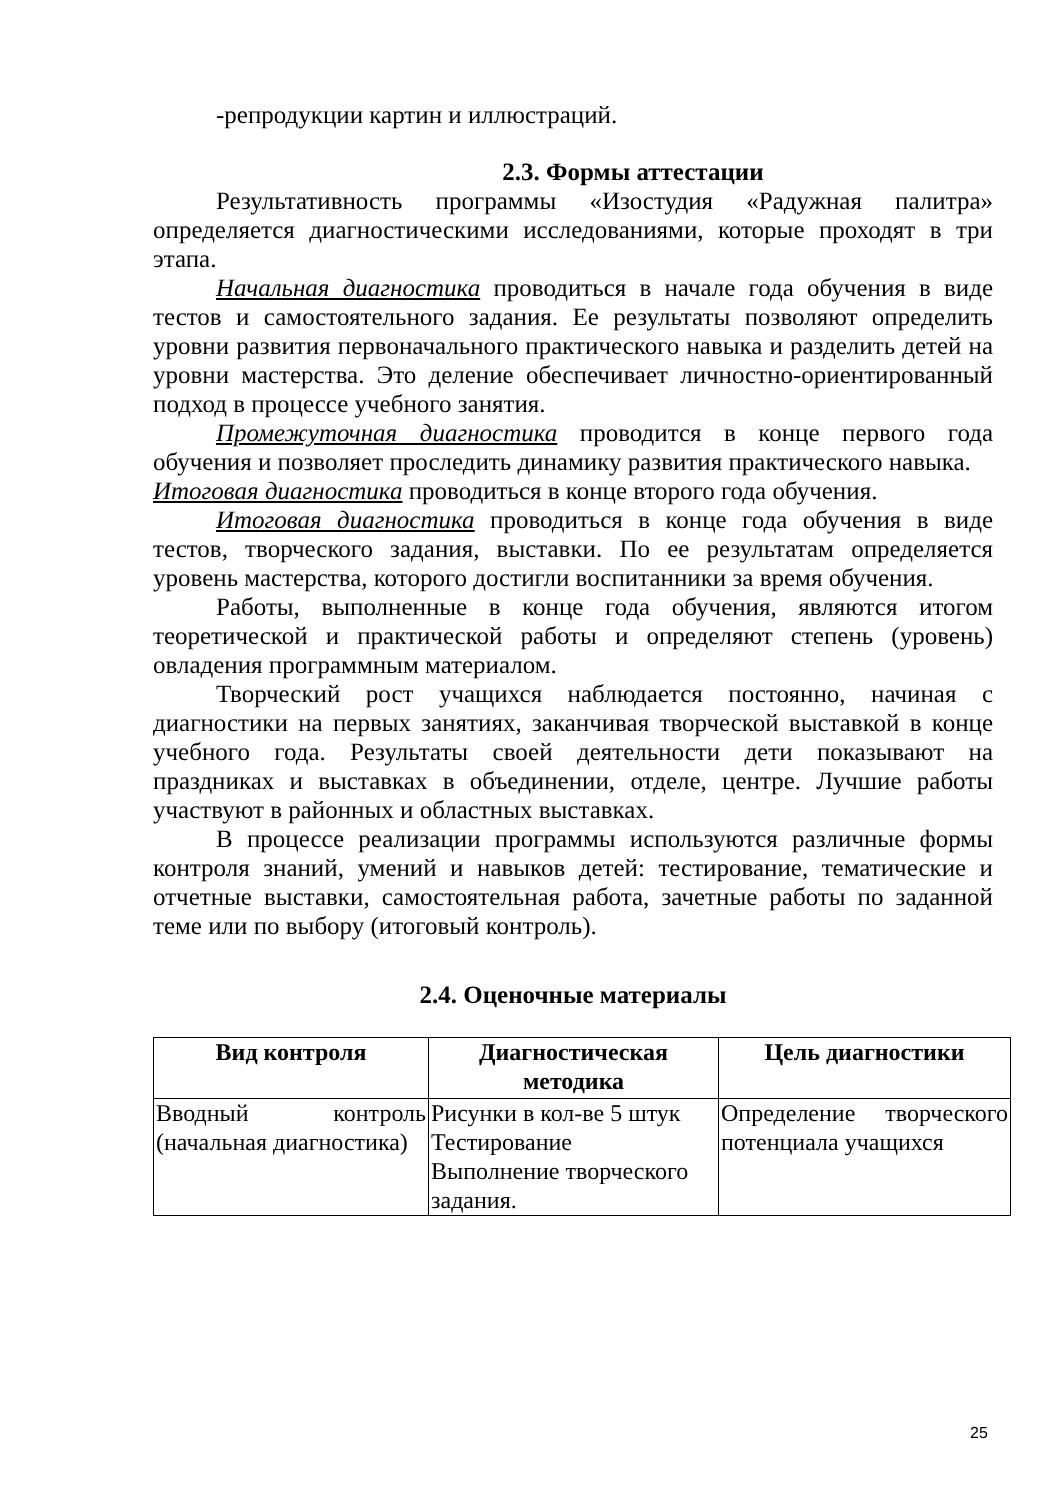-репродукции картин и иллюстраций.
2.3. Формы аттестации
Результативность программы «Изостудия «Радужная палитра» определяется диагностическими исследованиями, которые проходят в три этапа.
Начальная диагностика проводиться в начале года обучения в виде тестов и самостоятельного задания. Ее результаты позволяют определить уровни развития первоначального практического навыка и разделить детей на уровни мастерства. Это деление обеспечивает личностно-ориентированный подход в процессе учебного занятия.
Промежуточная диагностика проводится в конце первого года обучения и позволяет проследить динамику развития практического навыка.
Итоговая диагностика проводиться в конце второго года обучения.
Итоговая диагностика проводиться в конце года обучения в виде тестов, творческого задания, выставки. По ее результатам определяется уровень мастерства, которого достигли воспитанники за время обучения.
Работы, выполненные в конце года обучения, являются итогом теоретической и практической работы и определяют степень (уровень) овладения программным материалом.
Творческий рост учащихся наблюдается постоянно, начиная с диагностики на первых занятиях, заканчивая творческой выставкой в конце учебного года. Результаты своей деятельности дети показывают на праздниках и выставках в объединении, отделе, центре. Лучшие работы участвуют в районных и областных выставках.
В процессе реализации программы используются различные формы контроля знаний, умений и навыков детей: тестирование, тематические и отчетные выставки, самостоятельная работа, зачетные работы по заданной теме или по выбору (итоговый контроль).
2.4. Оценочные материалы
| Вид контроля | Диагностическая методика | Цель диагностики |
| --- | --- | --- |
| Вводный контроль (начальная диагностика) | Рисунки в кол-ве 5 штук Тестирование Выполнение творческого задания. | Определение творческого потенциала учащихся |
25